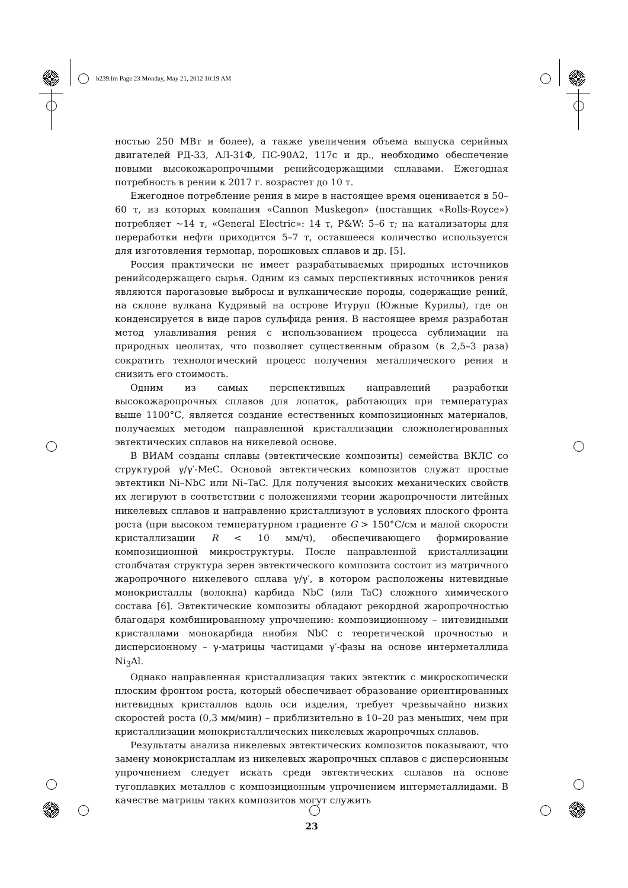b239.fm Page 23 Monday, May 21, 2012 10:19 AM
ностью 250 МВт и более), а также увеличения объема выпуска серийных двигателей РД-33, АЛ-31Ф, ПС-90А2, 117с и др., необходимо обеспечение новыми высокожаропрочными ренийсодержащими сплавами. Ежегодная потребность в рении к 2017 г. возрастет до 10 т.
Ежегодное потребление рения в мире в настоящее время оценивается в 50–60 т, из которых компания «Cannon Muskegon» (поставщик «Rolls-Royce») потребляет ~14 т, «General Electric»: 14 т, P&W: 5–6 т; на катализаторы для переработки нефти приходится 5–7 т, оставшееся количество используется для изготовления термопар, порошковых сплавов и др. [5].
Россия практически не имеет разрабатываемых природных источников ренийсодержащего сырья. Одним из самых перспективных источников рения являются парогазовые выбросы и вулканические породы, содержащие рений, на склоне вулкана Кудрявый на острове Итуруп (Южные Курилы), где он конденсируется в виде паров сульфида рения. В настоящее время разработан метод улавливания рения с использованием процесса сублимации на природных цеолитах, что позволяет существенным образом (в 2,5–3 раза) сократить технологический процесс получения металлического рения и снизить его стоимость.
Одним из самых перспективных направлений разработки высокожаропрочных сплавов для лопаток, работающих при температурах выше 1100°С, является создание естественных композиционных материалов, получаемых методом направленной кристаллизации сложнолегированных эвтектических сплавов на никелевой основе.
В ВИАМ созданы сплавы (эвтектические композиты) семейства ВКЛС со структурой γ/γ′-МеС. Основой эвтектических композитов служат простые эвтектики Ni–NbC или Ni–TaC. Для получения высоких механических свойств их легируют в соответствии с положениями теории жаропрочности литейных никелевых сплавов и направленно кристаллизуют в условиях плоского фронта роста (при высоком температурном градиенте G > 150°С/см и малой скорости кристаллизации R < 10 мм/ч), обеспечивающего формирование композиционной микроструктуры. После направленной кристаллизации столбчатая структура зерен эвтектического композита состоит из матричного жаропрочного никелевого сплава γ/γ′, в котором расположены нитевидные монокристаллы (волокна) карбида NbC (или TaC) сложного химического состава [6]. Эвтектические композиты обладают рекордной жаропрочностью благодаря комбинированному упрочнению: композиционному – нитевидными кристаллами монокарбида ниобия NbC с теоретической прочностью и дисперсионному – γ-матрицы частицами γ′-фазы на основе интерметаллида Ni<sub>3</sub>Al.
Однако направленная кристаллизация таких эвтектик с микроскопически плоским фронтом роста, который обеспечивает образование ориентированных нитевидных кристаллов вдоль оси изделия, требует чрезвычайно низких скоростей роста (0,3 мм/мин) – приблизительно в 10–20 раз меньших, чем при кристаллизации монокристаллических никелевых жаропрочных сплавов.
Результаты анализа никелевых эвтектических композитов показывают, что замену монокристаллам из никелевых жаропрочных сплавов с дисперсионным упрочнением следует искать среди эвтектических сплавов на основе тугоплавких металлов с композиционным упрочнением интерметаллидами. В качестве матрицы таких композитов могут служить
23